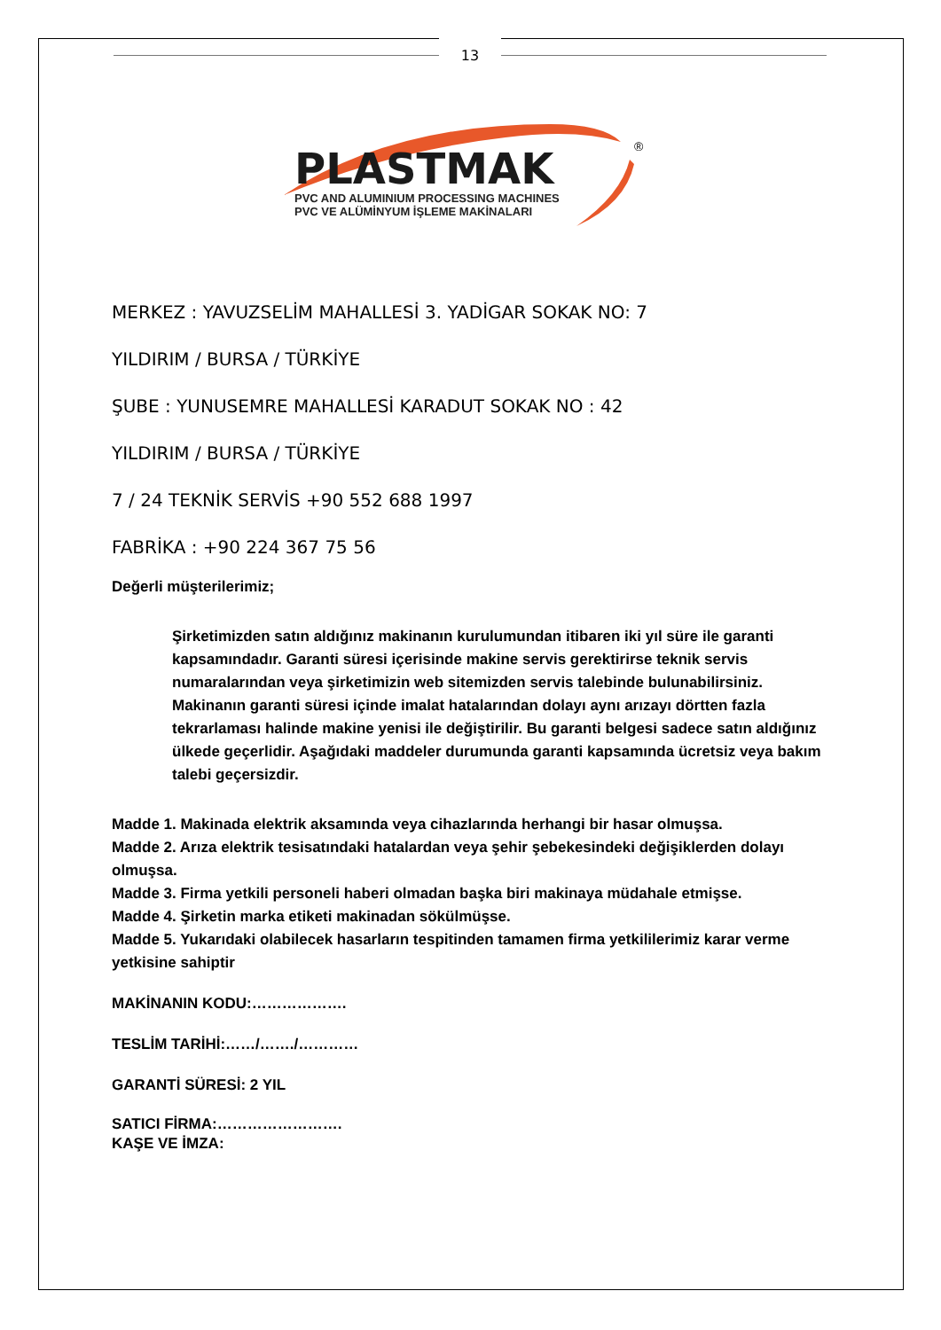13
PLASTMAK
®
PVC AND ALUMINIUM PROCESSING MACHINES
PVC VE ALÜMİNYUM İŞLEME MAKİNALARI
MERKEZ : YAVUZSELİM MAHALLESİ 3. YADİGAR SOKAK NO: 7
YILDIRIM / BURSA / TÜRKİYE
ŞUBE : YUNUSEMRE MAHALLESİ KARADUT SOKAK NO : 42
YILDIRIM / BURSA / TÜRKİYE
7 / 24 TEKNİK SERVİS +90 552 688 1997
FABRİKA : +90 224 367 75 56
Değerli müşterilerimiz;
Şirketimizden satın aldığınız makinanın kurulumundan itibaren iki yıl süre ile garanti kapsamındadır. Garanti süresi içerisinde makine servis gerektirirse teknik servis numaralarından veya şirketimizin web sitemizden servis talebinde bulunabilirsiniz.
Makinanın garanti süresi içinde imalat hatalarından dolayı aynı arızayı dörtten fazla tekrarlaması halinde makine yenisi ile değiştirilir. Bu garanti belgesi sadece satın aldığınız ülkede geçerlidir. Aşağıdaki maddeler durumunda garanti kapsamında ücretsiz veya bakım talebi geçersizdir.
Madde 1. Makinada elektrik aksamında veya cihazlarında herhangi bir hasar olmuşsa.
Madde 2. Arıza elektrik tesisatındaki hatalardan veya şehir şebekesindeki değişiklerden dolayı olmuşsa.
Madde 3. Firma yetkili personeli haberi olmadan başka biri makinaya müdahale etmişse.
Madde 4. Şirketin marka etiketi makinadan sökülmüşse.
Madde 5. Yukarıdaki olabilecek hasarların tespitinden tamamen firma yetkililerimiz karar verme yetkisine sahiptir
MAKİNANIN KODU:……………….
TESLİM TARİHİ:……/……./…………
GARANTİ SÜRESİ: 2 YIL
SATICI FİRMA:…………………….
KAŞE VE İMZA: